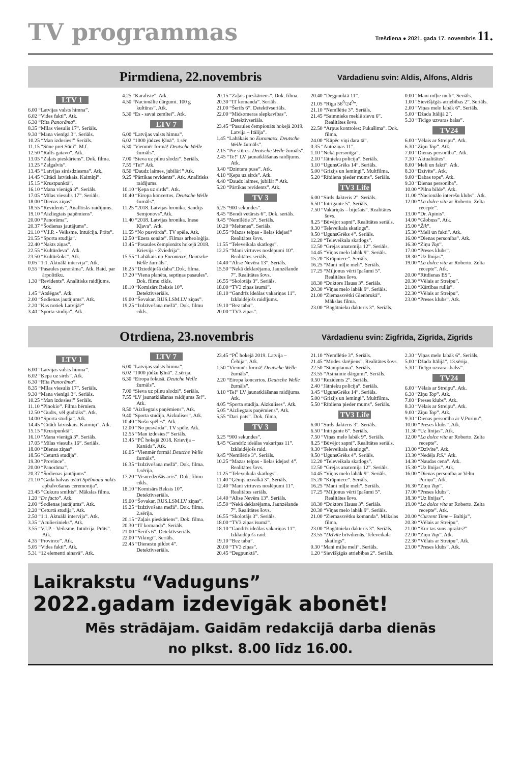TV programmas
Trešdiena ● 2021. gada 17. novembris 11.
Pirmdiena, 22.novembris
Vārdadienu svin: Aldis, Alfons, Aldris
LTV 1
6.00 “Latvijas valsts himna”.
6.02 “Vides fakti”. Atk.
6.30 “Rīta Panorāma”.
8.35 “Mīlas viesulis 17”. Seriāls.
9.30 “Mana vienīgā 3”. Seriāls.
10.25 “Man izdosies!” Seriāls.
11.15 “Sūne pret Sūni”. M.f.
12.50 “Ralfs gatavo”. Atk.
13.05 “Zaļais pieskāriens”. Dok. filma.
13.25 “Zalgalvis”.
13.45 “Latvijas sirdsdziesma”. Atk.
14.45 “Citādi latviskais. Kaimiņi”.
15.15 “Krustpunktā”.
16.10 “Mana vienīgā 3”. Seriāls.
17.05 “Mīlas viesulis 17”. Seriāls.
18.00 “Dienas ziņas”.
18.55 “Revidents”. Analītisks raidījums.
19.10 “Aizliegtais paņēmiens”.
20.00 “Panorāma”.
20.37 “Šodienas jautājums”.
21.10 “V.I.P. - Veiksme. Intuīcija. Prāts”.
21.55 “Sporta studija”.
22.40 “Nakts ziņas”.
22.55 “Kultūrdeva”. Atk.
23.50 “Kultūršoks”. Atk.
0.05 “1:1. Aktuālā intervija”. Atk.
0.55 “Pasaules panorāma”. Atk. Raid. par ārpolitiku.
1.30 “Revidents”. Analītisks raidījums. Atk.
1.45 “Atslēgas”. Atk.
2.00 “Šodienas jautājums”. Atk.
2.20 “Kas notiek Latvijā?”
3.40 “Sporta studija”. Atk.
4.25 “Karaliste”. Atk.
4.50 “Nacionālie dārgumi. 100 g kultūras”. Atk.
5.30 “Es - savai zemītei”. Atk.
LTV 7
6.00 “Latvijas valsts himna”.
6.02 “1000 jūdzes Ķīnā”. 1.sēr.
6.30 “Vienmēr formā! Deutsche Welle žurnāls”.
7.00 “Sieva uz pilnu slodzi”. Seriāls.
7.55 “Te!” Atk.
8.50 “Daudz laimes, jubilār!” Atk.
9.25 “Pārtikas revidents”. Atk. Analītisks raidījums.
10.10 “Ķepa uz sirds”. Atk.
10.40 “Eiropa koncertos. Deutsche Welle žurnāls”.
11.25 “2018. Latvijas hronika. Sandijs Semjonovs”.Atk.
11.40 “2018. Latvijas hronika. Inese Kļava”. Atk.
11.55 “No pusvārda”. TV spēle. Atk.
12.50 “Ezera sonāte”. Filmas arheoloģija.
13.45 “Pasaules čempionāts hokejā 2018. Krievija - Zviedrija”.
15.55 “Labākais no Euromaxx. Deutsche Welle žurnāls”.
16.25 “Dziedējošā daba”.Dok. filma.
17.20 “Viena planēta, septiņas pasaules”. Dok. filmu cikls.
18.10 “Komisārs Reksis 10”. Detektīvseriāls.
19.00 “Šovakar. RUS.LSM.LV ziņas”.
19.25 “Izdzīvošana mežā”. Dok. filmu cikls.
20.15 “Zaļais pieskāriens”. Dok. filma.
20.30 “IT komanda”. Seriāls.
21.00 “Šerifs 6”. Detektīvseriāls.
22.00 “Midsomeras slepkavības”. Detektīvseriāls.
23.45 “Pasaules čempionāts hokejā 2019. Latvija – Itālija”.
1.45 “Labākais no Euromaxx. Deutsche Welle žurnāls”.
2.15 “Pie stūres. Deutsche Welle žurnāls”.
2.45 “Te!” LV jaunatklāšanas raidījums. Atk.
3.40 “Dzintara puse”. Atk.
4.10 “Ķepa uz sirds”. Atk.
4.40 “Daudz laimes, jubilār!” Atk.
5.20 “Pārtikas revidents”. Atk.
TV 3
6.25 “900 sekundes”.
8.45 “Bondi vetārsts 6”. Dok. seriāls.
9.45 “Nemīlētie 3”. Seriāls.
10.20 “Meitenes”. Seriāls.
10.55 “Mazas telpas - lielas idejas!” Realitātes šovs.
11.55 “Televeikala skatlogs”.
12.25 “Mani virtuves noslēpumi 10”. Realitātes seriāls.
14.40 “Alise Nevēra 13”. Seriāls.
15.50 “Nekā deklarējama. Jaunzēlande 7”. Realitātes šovs.
16.55 “Skolotājs 3”. Seriāls.
18.00 “TV3 ziņas īsumā”.
18.10 “Gandrīz ideālas vakariņas 11”. Izklaidējošs raidījums.
19.10 “Bez tabu”.
20.00 “TV3 ziņas”.
20.40 “Degpunktā 11”.
21.05 “Rīga 56<sup>0</sup>/24<sup>0</sup>”.
21.10 “Nemīlētie 3”. Seriāls.
21.45 “Saimnieks meklē sievu 6”. Realitātes šovs.
22.50 “Ārpus kontroles: Fukušima”. Dok. filma.
24.00 “Kāpēc viņi dara tā”.
0.35 “Autoziņas 11”.
1.10 “Nekā personīga”.
2.10 “Jātnieku policija”. Seriāls.
3.10 “UgunsGrēks 14”. Seriāls.
5.00 “Grizijs un lemingi”. Multfilma.
5.20 “Rītdiena pieder mums”. Seriāls.
TV3 Life
6.00 “Sirds dakteris 2”. Seriāls.
6.50 “Intrigante 5”. Seriāls.
7.50 “Vakariņās – bijušais”. Realitātes šovs.
8.25 “Būvējot sapni”. Realitātes seriāls.
9.30 “Televeikala skatlogs”.
9.50 “UgunsGrēks 4”. Seriāls.
12.20 “Televeikala skatlogs”.
12.50 “Grejas anatomija 12”. Seriāls.
14.45 “Viņas melo labāk 9”. Seriāls.
15.20 “Krāpniece”. Seriāls.
16.25 “Mani mīļie meli”. Seriāls.
17.25 “Miljonus vērti īpašumi 5”. Realitātes šovs.
18.30 “Doktors Hauss 3”. Seriāls.
20.30 “Viņas melo labāk 9”. Seriāls.
21.00 “Ziemassvētki Glenbrukā”. Mākslas filma.
23.00 “Bagātnieku dakteris 3”. Seriāls.
0.00 “Mani mīļie meli”. Seriāls.
1.00 “Sievišķīgās atriebības 2”. Seriāls.
2.00 “Viņas melo labāk 6”. Seriāls.
5.00 “Džada Itālijā 2”.
5.30 “Ticīgo uzvaras balss”.
TV24
6.00 “Vēlais ar Streipu”. Atk.
6.30 “Ziņu Top”. Atk.
7.00 “Dienas personība”. Atk.
7.30 “Aktualitātes”.
8.00 “Meli un fakti”. Atk.
8.30 “Dzīvīte”. Atk.
9.00 “Dabas tops”. Atk.
9.30 “Dienas personība”.
10.00 “Pilna bilde”. Atk.
11.00 “Nacionālo interešu klubs”. Atk.
12.00 “La dolce vita ar Roberto. Zelta recepte”.
13.00 “Dr. Apinis”.
14.00 “Globuss”. Atk.
15.00 “Žik”.
15.30 “Meli un fakti”. Atk.
16.00 “Dienas personība”. Atk.
16.30 “Ziņu Top”.
17.00 “Preses klubs”.
18.30 “Uz līnijas”.
19.00 “La dolce vita ar Roberto. Zelta recepte”. Atk.
20.00 “Rītdienas ES”.
20.30 “Vēlais ar Streipu”.
21.00 “Kārtības rullis”.
22.30 “Vēlais ar Streipu”.
23.00 “Preses klubs”. Atk.
Otrdiena, 23.novembris
Vārdadienu svin: Zigfrīda, Zigrīda, Zigrīds
LTV 1
6.00 “Latvijas valsts himna”.
6.02 “Ķepa uz sirds”. Atk.
6.30 “Rīta Panorāma”.
8.35 “Mīlas viesulis 17”. Seriāls.
9.30 “Mana vienīgā 3”. Seriāls.
10.25 “Man izdosies!” Seriāls.
11.10 “Pinokio”. Filma bērniem.
12.50 “Gudrs, vēl gudrāks”. Atk.
14.00 “Sporta studija”. Atk.
14.45 “Citādi latviskais. Kaimiņi”. Atk.
15.15 “Krustpunktā”.
16.10 “Mana vienīgā 3”. Seriāls.
17.05 “Mīlas viesulis 16”. Seriāls.
18.00 “Dienas ziņas”.
18.56 “Ceturtā studija”.
19.30 “Province”.
20.00 “Panorāma”.
20.37 “Šodienas jautājums”.
21.10 “Gada balvas teātrī Spēlmaņu nakts apbalvošanas ceremonija”.
23.45 “Cukura smiltis”. Mākslas filma.
1.20 “De facto”. Atk.
2.00 “Šodienas jautājums”. Atk.
2.20 “Ceturtā studija”. Atk.
2.50 “1:1. Aktuālā intervija”. Atk.
3.35 “Aculiecinieks”. Atk.
3.55 “V.I.P. - Veiksme. Intuīcija. Prāts”. Atk.
4.35 “Province”. Atk.
5.05 “Vides fakti”. Atk.
5.31 “12 elementi ainavā”. Atk.
LTV 7
6.00 “Latvijas valsts himna”.
6.02 “1000 jūdžu Ķīnā”. 2.sērija.
6.30 “Eiropa fokusā. Deutche Welle žurnāls”.
7.00 “Sieva uz pilnu slodzi”. Seriāls.
7.55 “LV jaunatklāšanas raidījums Te!”. Atk.
8.50 “Aizliegtais paņēmiens”. Atk.
9.40 “Sporta studija. Aizkulises”. Atk.
10.40 “Nošu spēles”. Atk.
12.00 “No pusvārda”. TV spēle. Atk.
12.55 “Man izdosies!” Seriāls.
13.45 “PČ hokejā 2018. Krievija – Kanāda”. Atk.
16.05 “Vienmēr formā! Deutche Welle žurnāls”.
16.35 “Izdzīvošana mežā”. Dok. filma. 1.sērija.
17.20 “Visuredzošās acis”. Dok. filmu cikls.
18.10 “Komisārs Reksis 10”. Detektīvseriāls.
19.00 “Šovakar. RUS.LSM.LV ziņas”.
19.25 “Izdzīvošana mežā”. Dok. filma. 2.sērija.
20.15 “Zaļais pieskāriens”. Dok. filma.
20.30 “IT komanda”. Seriāls.
21.00 “Šerifs 6”. Detektīvseriāls.
22.00 “Vikingi”. Seriāls.
22.45 “Dienestu pildot 4”. Detektīvseriāls.
23.45 “PČ hokejā 2019. Latvija – Čehija”. Atk.
1.50 “Vienmēr formā! Deutsche Welle žurnāls”.
2.20 “Eiropa koncertos. Deutsche Welle žurnāls”.
3.10 “Te!” LV jaunatklāšanas raidījums. Atk.
4.05 “Sporta studija. Aizkulises”. Atk.
5.05 “Aizliegtais paņēmiens”. Atk.
5.55 “Dari pats”. Dok. filma.
TV 3
6.25 “900 sekundes”.
8.45 “Gandrīz ideālas vakariņas 11”. Izklaidējošs raid.
9.45 “Nemīlētie 3”. Seriāls.
10.25 “Mazas telpas - lielas idejas! 4”. Realitātes šovs.
11.25 “Televeikala skatlogs”.
11.40 “Ģēnijs uzvalkā 3”. Seriāls.
12.40 “Mani virtuves noslēpumi 11”. Realitātes seriāls.
14.40 “Alise Nevēra 13”. Seriāls.
15.50 “Nekā deklarējama. Jaunzēlande 7”. Realitātes šovs.
16.55 “Skolotājs 3”. Seriāls.
18.00 “TV3 ziņas īsumā”.
18.10 “Gandrīz ideālas vakariņas 11”. Izklaidējošs raid.
19.10 “Bez tabu”.
20.00 “TV3 ziņas”.
20.45 “Degpunktā”.
21.10 “Nemīlētie 3”. Seriāls.
21.45 “Modes skrējiens”. Realitātes šovs.
22.50 “Stamptauna”. Seriāls.
23.55 “Asinainie dārgumi”. Seriāls.
0.50 “Rezidents 2”. Seriāls.
2.40 “Jātnieku policija”. Seriāls.
3.45 “UgunsGrēks 14”. Seriāls.
5.00 “Grizijs un lemingi”. Multfilma.
5.50 “Rītdiena pieder mums”. Seriāls.
TV3 Life
6.00 “Sirds dakteris 3”. Seriāls.
6.50 “Intrigante 6”. Seriāls.
7.50 “Viņas melo labāk 9”. Seriāls.
8.25 “Būvējot sapni”. Realitātes seriāls.
9.30 “Televeikala skatlogs”.
9.50 “UgunsGrēks 4”. Seriāls.
12.20 “Televeikala skatlogs”.
12.50 “Grejas anatomija 12”. Seriāls.
14.45 “Viņas melo labāk 9”. Seriāls.
15.20 “Krāpniece”. Seriāls.
16.25 “Mani mīļie meli”. Seriāls.
17.25 “Miljonus vērti īpašumi 5”. Realitātes šovs.
18.30 “Doktors Hauss 3”. Seriāls.
20.30 “Viņas melo labāk 9”. Seriāls.
21.00 “Ziemassvētku komanda”. Mākslas filma.
23.00 “Bagātnieku dakteris 3”. Seriāls.
23.55 “Dzīvīte brīvdienās. Televeikala skatlogs”.
0.30 “Mani mīļie meli”. Seriāls.
1.20 “Sievišķīgās atriebības 2”. Seriāls.
2.30 “Viņas melo labāk 6”. Seriāls.
5.00 “Džada Itālijā”. 13.sērija.
5.30 “Ticīgo uzvaras balss”.
TV24
6.00 “Vēlais ar Streipu”. Atk.
6.30 “Ziņu Top”. Atk.
7.00 “Preses klubs”. Atk.
8.30 “Vēlais ar Streipu”. Atk.
9.00 “Ziņu Top”. Atk.
9.30 “Dienas personība ar V.Puriņu”.
10.00 “Preses klubs”. Atk.
11.30 “Uz līnijas”. Atk.
12.00 “La dolce vita ar Roberto. Zelta recepte”.
13.00 “Dzīvīte”. Atk.
13.30 “Nedēļa P.S.” Atk.
14.30 “Naudas cena”. Atk.
15.30 “Uz līnijas”. Atk.
16.00 “Dienas personība ar Veltu Puriņu”. Atk.
16.30 “Ziņu Top”.
17.00 “Preses klubs”.
18.30 “Uz līnijas”.
19.00 “La dolce vita ar Roberto. Zelta recepte”. Atk.
20.00 “Current Time – Baltija”.
20.30 “Vēlais ar Streipu”.
21.00 “Kur tas suns aprakts?”
22.00 “Ziņu Top”. Atk.
22.30 “Vēlais ar Streipu”. Atk.
23.00 “Preses klubs”. Atk.
Laikrakstu “Vaduguns”
2022.gadam izdevīgāk abonēt!
Mēs strādājam. Gaidām redakcijā darba dienās
no plkst. 8.00 līdz 16.00.